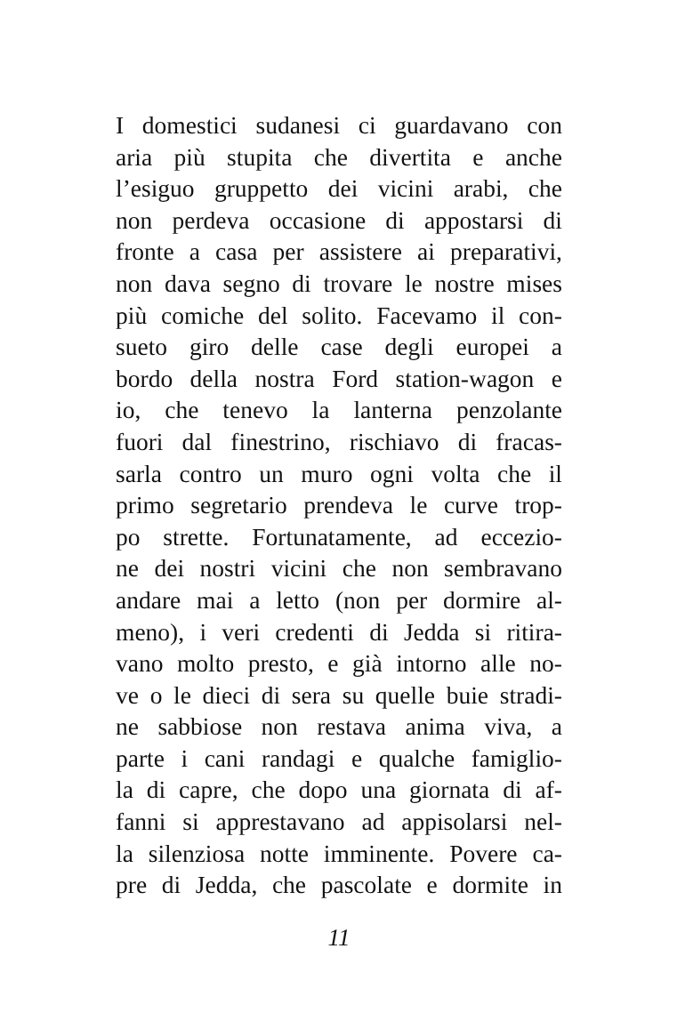I domestici sudanesi ci guardavano con
aria più stupita che divertita e anche
l’esiguo gruppetto dei vicini arabi, che
non perdeva occasione di appostarsi di
fronte a casa per assistere ai preparativi,
non dava segno di trovare le nostre mises
più comiche del solito. Facevamo il con-
sueto giro delle case degli europei a
bordo della nostra Ford station-wagon e
io, che tenevo la lanterna penzolante
fuori dal finestrino, rischiavo di fracas-
sarla contro un muro ogni volta che il
primo segretario prendeva le curve trop-
po strette. Fortunatamente, ad eccezio-
ne dei nostri vicini che non sembravano
andare mai a letto (non per dormire al-
meno), i veri credenti di Jedda si ritira-
vano molto presto, e già intorno alle no-
ve o le dieci di sera su quelle buie stradi-
ne sabbiose non restava anima viva, a
parte i cani randagi e qualche famiglio-
la di capre, che dopo una giornata di af-
fanni si apprestavano ad appisolarsi nel-
la silenziosa notte imminente. Povere ca-
pre di Jedda, che pascolate e dormite in
11